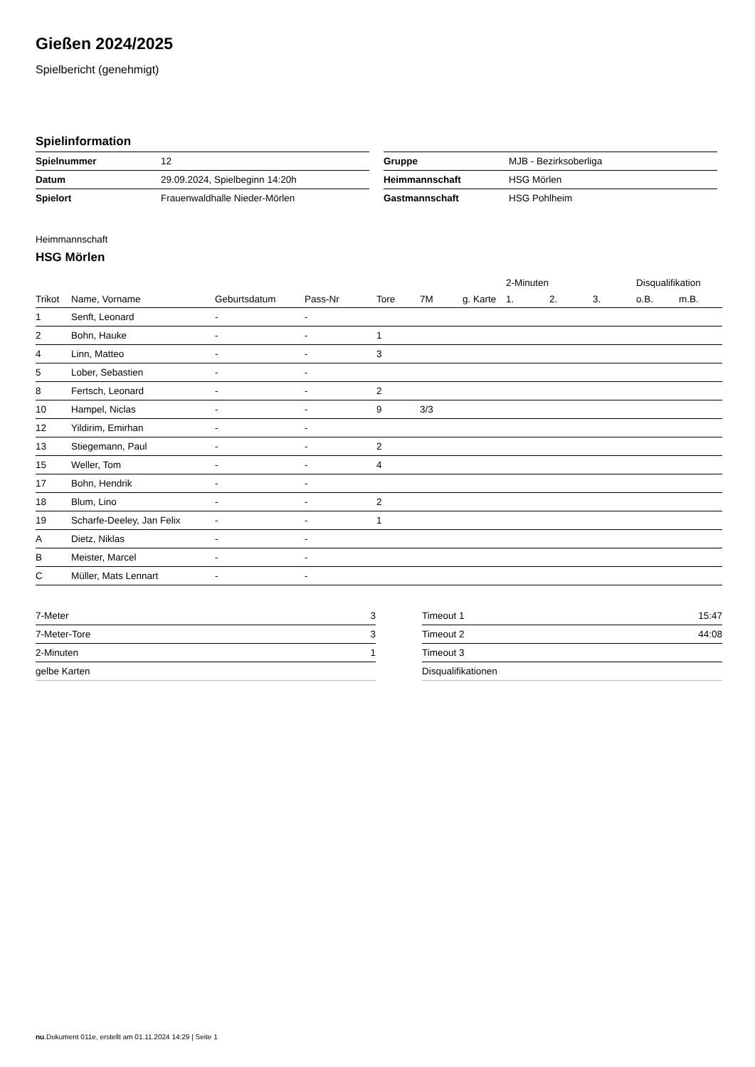Gießen 2024/2025
Spielbericht (genehmigt)
Spielinformation
| Spielnummer | 12 |
| Datum | 29.09.2024, Spielbeginn 14:20h |
| Spielort | Frauenwaldhalle Nieder-Mörlen |
| Gruppe | MJB - Bezirksoberliga |
| Heimmannschaft | HSG Mörlen |
| Gastmannschaft | HSG Pohlheim |
Heimmannschaft
HSG Mörlen
| | | | | | | | 2-Minuten | | | Disqualifikation | |
| --- | --- | --- | --- | --- | --- | --- | --- | --- | --- | --- | --- |
| Trikot | Name, Vorname | Geburtsdatum | Pass-Nr | Tore | 7M | g. Karte | 1. | 2. | 3. | o.B. | m.B. |
| 1 | Senft, Leonard | - | - | | | | | | | | |
| 2 | Bohn, Hauke | - | - | 1 | | | | | | | |
| 4 | Linn, Matteo | - | - | 3 | | | | | | | |
| 5 | Lober, Sebastien | - | - | | | | | | | | |
| 8 | Fertsch, Leonard | - | - | 2 | | | | | | | |
| 10 | Hampel, Niclas | - | - | 9 | 3/3 | | | | | | |
| 12 | Yildirim, Emirhan | - | - | | | | | | | | |
| 13 | Stiegemann, Paul | - | - | 2 | | | | | | | |
| 15 | Weller, Tom | - | - | 4 | | | | | | | |
| 17 | Bohn, Hendrik | - | - | | | | | | | | |
| 18 | Blum, Lino | - | - | 2 | | | | | | | |
| 19 | Scharfe-Deeley, Jan Felix | - | - | 1 | | | | | | | |
| A | Dietz, Niklas | - | - | | | | | | | | |
| B | Meister, Marcel | - | - | | | | | | | | |
| C | Müller, Mats Lennart | - | - | | | | | | | | |
| 7-Meter | 3 |
| 7-Meter-Tore | 3 |
| 2-Minuten | 1 |
| gelbe Karten | |
| Timeout 1 | 15:47 |
| Timeout 2 | 44:08 |
| Timeout 3 | |
| Disqualifikationen | |
nu.Dokument 011e, erstellt am 01.11.2024 14:29 | Seite 1